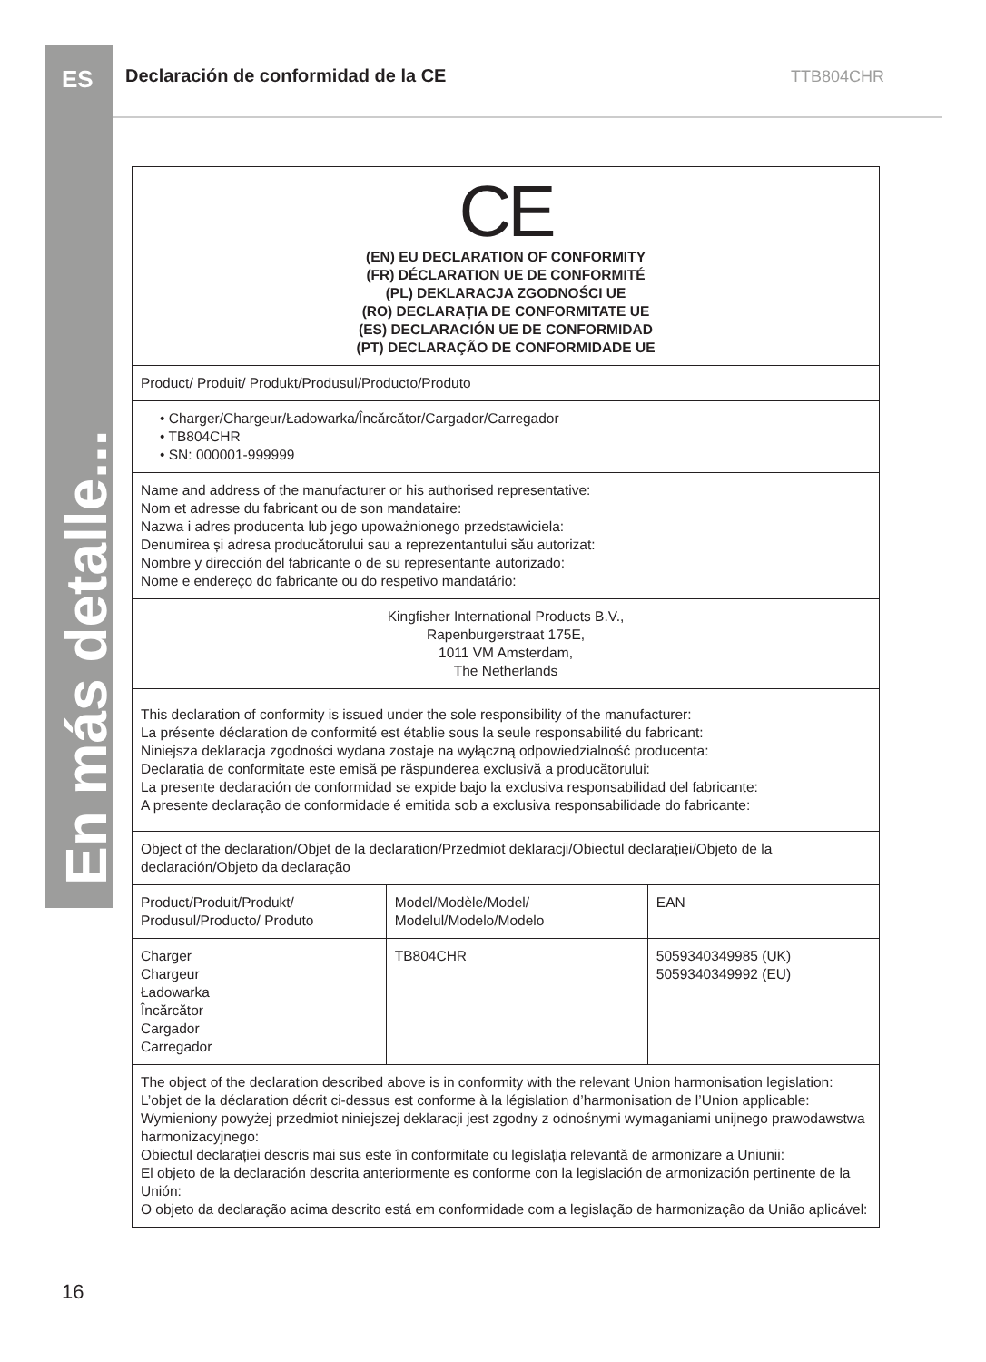ES
En más detalle...
Declaración de conformidad de la CE
TTB804CHR
| CE (EN) EU DECLARATION OF CONFORMITY (FR) DÉCLARATION UE DE CONFORMITÉ (PL) DEKLARACJA ZGODNOŚCI UE (RO) DECLARAȚIA DE CONFORMITATE UE (ES) DECLARACIÓN UE DE CONFORMIDAD (PT) DECLARAÇÃO DE CONFORMIDADE UE | | |
| Product/ Produit/ Produkt/Produsul/Producto/Produto | | |
| • Charger/Chargeur/Ładowarka/Încărcător/Cargador/Carregador • TB804CHR • SN: 000001-999999 | | |
| Name and address of the manufacturer or his authorised representative: Nom et adresse du fabricant ou de son mandataire: Nazwa i adres producenta lub jego upoważnionego przedstawiciela: Denumirea și adresa producătorului sau a reprezentantului său autorizat: Nombre y dirección del fabricante o de su representante autorizado: Nome e endereço do fabricante ou do respetivo mandatário: | | |
| Kingfisher International Products B.V., Rapenburgerstraat 175E, 1011 VM Amsterdam, The Netherlands | | |
| This declaration of conformity is issued under the sole responsibility of the manufacturer: La présente déclaration de conformité est établie sous la seule responsabilité du fabricant: Niniejsza deklaracja zgodności wydana zostaje na wyłączną odpowiedzialność producenta: Declarația de conformitate este emisă pe răspunderea exclusivă a producătorului: La presente declaración de conformidad se expide bajo la exclusiva responsabilidad del fabricante: A presente declaração de conformidade é emitida sob a exclusiva responsabilidade do fabricante: | | |
| Object of the declaration/Objet de la declaration/Przedmiot deklaracji/Obiectul declarației/Objeto de la declaración/Objeto da declaração | | |
| Product/Produit/Produkt/ Produsul/Producto/ Produto | Model/Modèle/Model/ Modelul/Modelo/Modelo | EAN |
| Charger Chargeur Ładowarka Încărcător Cargador Carregador | TB804CHR | 5059340349985 (UK) 5059340349992 (EU) |
| The object of the declaration described above is in conformity with the relevant Union harmonisation legislation: L’objet de la déclaration décrit ci-dessus est conforme à la législation d’harmonisation de l’Union applicable: Wymieniony powyżej przedmiot niniejszej deklaracji jest zgodny z odnośnymi wymaganiami unijnego prawodawstwa harmonizacyjnego: Obiectul declarației descris mai sus este în conformitate cu legislația relevantă de armonizare a Uniunii: El objeto de la declaración descrita anteriormente es conforme con la legislación de armonización pertinente de la Unión: O objeto da declaração acima descrito está em conformidade com a legislação de harmonização da União aplicável: | | |
16